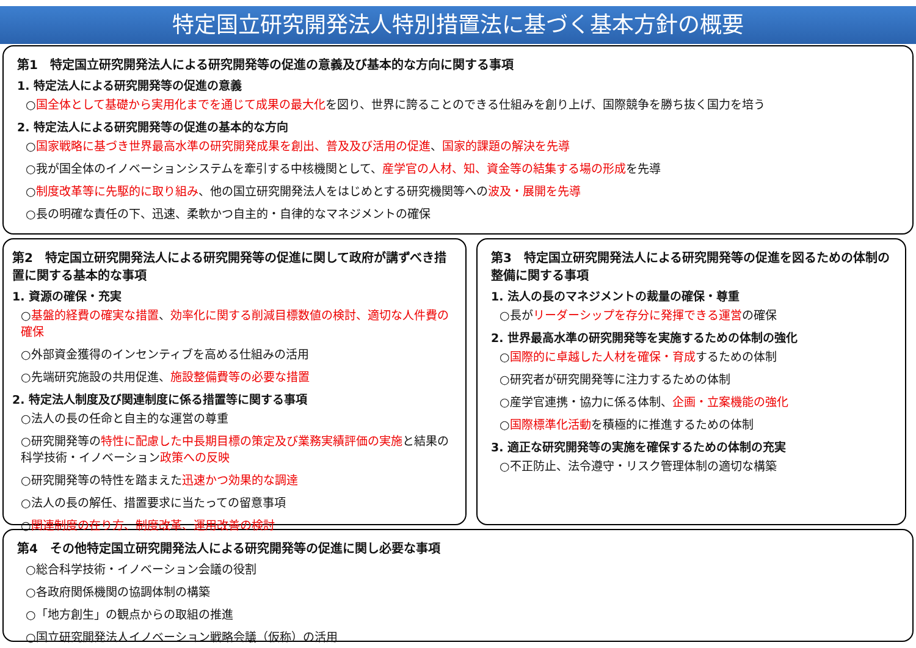特定国立研究開発法人特別措置法に基づく基本方針の概要
第1　特定国立研究開発法人による研究開発等の促進の意義及び基本的な方向に関する事項
1. 特定法人による研究開発等の促進の意義
○国全体として基礎から実用化までを通じて成果の最大化を図り、世界に誇ることのできる仕組みを創り上げ、国際競争を勝ち抜く国力を培う
2. 特定法人による研究開発等の促進の基本的な方向
○国家戦略に基づき世界最高水準の研究開発成果を創出、普及及び活用の促進、国家的課題の解決を先導
○我が国全体のイノベーションシステムを牽引する中核機関として、産学官の人材、知、資金等の結集する場の形成を先導
○制度改革等に先駆的に取り組み、他の国立研究開発法人をはじめとする研究機関等への波及・展開を先導
○長の明確な責任の下、迅速、柔軟かつ自主的・自律的なマネジメントの確保
第2　特定国立研究開発法人による研究開発等の促進に関して政府が講ずべき措置に関する基本的な事項
1. 資源の確保・充実
○基盤的経費の確実な措置、効率化に関する削減目標数値の検討、適切な人件費の確保
○外部資金獲得のインセンティブを高める仕組みの活用
○先端研究施設の共用促進、施設整備費等の必要な措置
2. 特定法人制度及び関連制度に係る措置等に関する事項
○法人の長の任命と自主的な運営の尊重
○研究開発等の特性に配慮した中長期目標の策定及び業務実績評価の実施と結果の科学技術・イノベーション政策への反映
○研究開発等の特性を踏まえた迅速かつ効果的な調達
○法人の長の解任、措置要求に当たっての留意事項
○関連制度の在り方、制度改革、運用改善の検討
第3　特定国立研究開発法人による研究開発等の促進を図るための体制の整備に関する事項
1. 法人の長のマネジメントの裁量の確保・尊重
○長がリーダーシップを存分に発揮できる運営の確保
2. 世界最高水準の研究開発等を実施するための体制の強化
○国際的に卓越した人材を確保・育成するための体制
○研究者が研究開発等に注力するための体制
○産学官連携・協力に係る体制、企画・立案機能の強化
○国際標準化活動を積極的に推進するための体制
3. 適正な研究開発等の実施を確保するための体制の充実
○不正防止、法令遵守・リスク管理体制の適切な構築
第4　その他特定国立研究開発法人による研究開発等の促進に関し必要な事項
○総合科学技術・イノベーション会議の役割
○各政府関係機関の協調体制の構築
○「地方創生」の観点からの取組の推進
○国立研究開発法人イノベーション戦略会議（仮称）の活用